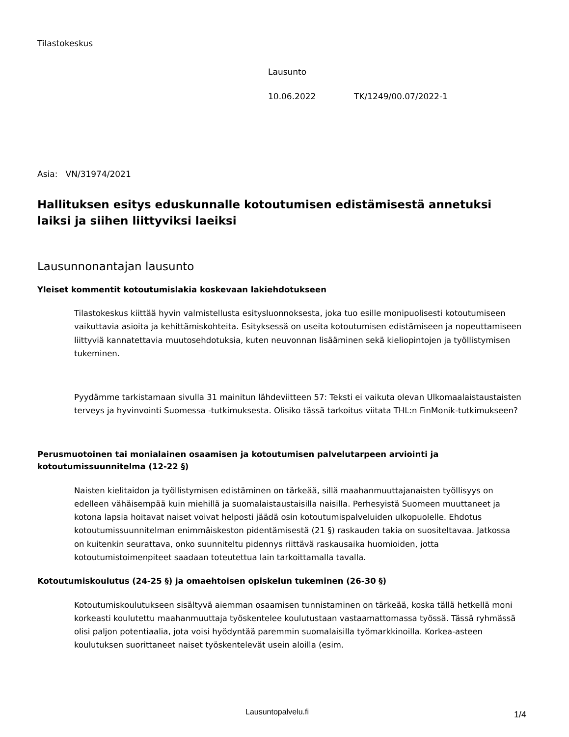Tilastokeskus
Lausunto
10.06.2022 TK/1249/00.07/2022-1
Asia: VN/31974/2021
Hallituksen esitys eduskunnalle kotoutumisen edistämisestä annetuksi laiksi ja siihen liittyviksi laeiksi
Lausunnonantajan lausunto
Yleiset kommentit kotoutumislakia koskevaan lakiehdotukseen
Tilastokeskus kiittää hyvin valmistellusta esitysluonnoksesta, joka tuo esille monipuolisesti kotoutumiseen vaikuttavia asioita ja kehittämiskohteita. Esityksessä on useita kotoutumisen edistämiseen ja nopeuttamiseen liittyviä kannatettavia muutosehdotuksia, kuten neuvonnan lisääminen sekä kieliopintojen ja työllistymisen tukeminen.
Pyydämme tarkistamaan sivulla 31 mainitun lähdeviitteen 57: Teksti ei vaikuta olevan Ulkomaalaistaustaisten terveys ja hyvinvointi Suomessa -tutkimuksesta. Olisiko tässä tarkoitus viitata THL:n FinMonik-tutkimukseen?
Perusmuotoinen tai monialainen osaamisen ja kotoutumisen palvelutarpeen arviointi ja kotoutumissuunnitelma (12-22 §)
Naisten kielitaidon ja työllistymisen edistäminen on tärkeää, sillä maahanmuuttajanaisten työllisyys on edelleen vähäisempää kuin miehillä ja suomalaistaustaisilla naisilla. Perhesyistä Suomeen muuttaneet ja kotona lapsia hoitavat naiset voivat helposti jäädä osin kotoutumispalveluiden ulkopuolelle. Ehdotus kotoutumissuunnitelman enimmäiskeston pidentämisestä (21 §) raskauden takia on suositeltavaa. Jatkossa on kuitenkin seurattava, onko suunniteltu pidennys riittävä raskausaika huomioiden, jotta kotoutumistoimenpiteet saadaan toteutettua lain tarkoittamalla tavalla.
Kotoutumiskoulutus (24-25 §) ja omaehtoisen opiskelun tukeminen (26-30 §)
Kotoutumiskoulutukseen sisältyvä aiemman osaamisen tunnistaminen on tärkeää, koska tällä hetkellä moni korkeasti koulutettu maahanmuuttaja työskentelee koulutustaan vastaamattomassa työssä. Tässä ryhmässä olisi paljon potentiaalia, jota voisi hyödyntää paremmin suomalaisilla työmarkkinoilla. Korkea-asteen koulutuksen suorittaneet naiset työskentelevät usein aloilla (esim.
Lausuntopalvelu.fi 1/4